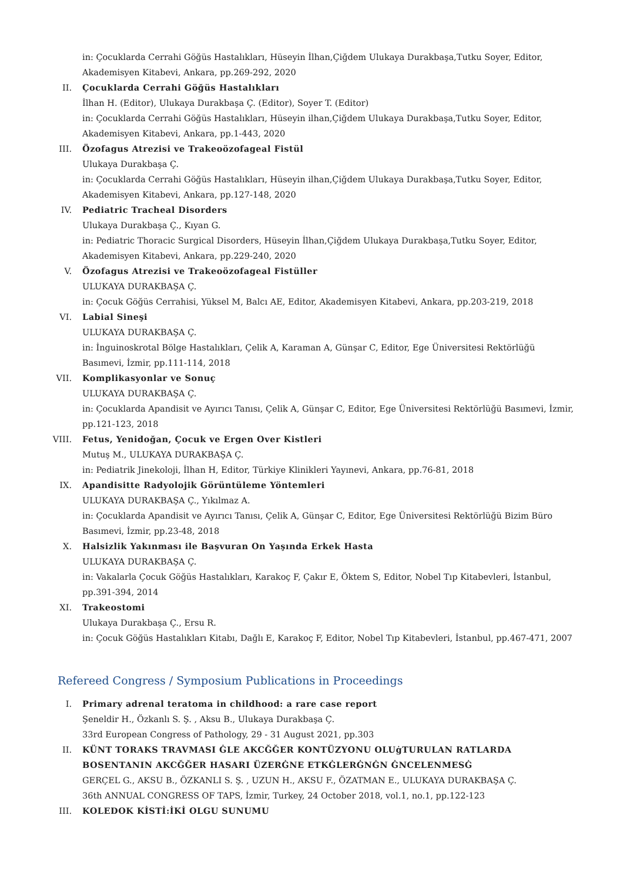in: Çocuklarda Cerrahi Göğüs Hastalıkları, Hüseyin İlhan,Çiğdem Ulukaya Durakbaşa,Tutku Soyer, Editor, Akademisyen Kitabevi, Ankara, pp.269-292, 2020
II. Çocuklarda Cerrahi Göğüs Hastalıkları
İlhan H. (Editor), Ulukaya Durakbaşa Ç. (Editor), Soyer T. (Editor)
in: Çocuklarda Cerrahi Göğüs Hastalıkları, Hüseyin ilhan,Çiğdem Ulukaya Durakbaşa,Tutku Soyer, Editor, Akademisyen Kitabevi, Ankara, pp.1-443, 2020
III. Özofagus Atrezisi ve Trakeoözofageal Fistül
Ulukaya Durakbaşa Ç.
in: Çocuklarda Cerrahi Göğüs Hastalıkları, Hüseyin ilhan,Çiğdem Ulukaya Durakbaşa,Tutku Soyer, Editor, Akademisyen Kitabevi, Ankara, pp.127-148, 2020
IV. Pediatric Tracheal Disorders
Ulukaya Durakbaşa Ç., Kıyan G.
in: Pediatric Thoracic Surgical Disorders, Hüseyin İlhan,Çiğdem Ulukaya Durakbaşa,Tutku Soyer, Editor, Akademisyen Kitabevi, Ankara, pp.229-240, 2020
V. Özofagus Atrezisi ve Trakeoözofageal Fistüller
ULUKAYA DURAKBAŞA Ç.
in: Çocuk Göğüs Cerrahisi, Yüksel M, Balcı AE, Editor, Akademisyen Kitabevi, Ankara, pp.203-219, 2018
VI. Labial Sineşi
ULUKAYA DURAKBAŞA Ç.
in: İnguinoskrotal Bölge Hastalıkları, Çelik A, Karaman A, Günşar C, Editor, Ege Üniversitesi Rektörlüğü Basımevi, İzmir, pp.111-114, 2018
VII. Komplikasyonlar ve Sonuç
ULUKAYA DURAKBAŞA Ç.
in: Çocuklarda Apandisit ve Ayırıcı Tanısı, Çelik A, Günşar C, Editor, Ege Üniversitesi Rektörlüğü Basımevi, İzmir, pp.121-123, 2018
VIII. Fetus, Yenidoğan, Çocuk ve Ergen Over Kistleri
Mutuş M., ULUKAYA DURAKBAŞA Ç.
in: Pediatrik Jinekoloji, İlhan H, Editor, Türkiye Klinikleri Yayınevi, Ankara, pp.76-81, 2018
IX. Apandisitte Radyolojik Görüntüleme Yöntemleri
ULUKAYA DURAKBAŞA Ç., Yıkılmaz A.
in: Çocuklarda Apandisit ve Ayırıcı Tanısı, Çelik A, Günşar C, Editor, Ege Üniversitesi Rektörlüğü Bizim Büro Basımevi, İzmir, pp.23-48, 2018
X. Halsizlik Yakınması ile Başvuran On Yaşında Erkek Hasta
ULUKAYA DURAKBAŞA Ç.
in: Vakalarla Çocuk Göğüs Hastalıkları, Karakoç F, Çakır E, Öktem S, Editor, Nobel Tıp Kitabevleri, İstanbul, pp.391-394, 2014
XI. Trakeostomi
Ulukaya Durakbaşa Ç., Ersu R.
in: Çocuk Göğüs Hastalıkları Kitabı, Dağlı E, Karakoç F, Editor, Nobel Tıp Kitabevleri, İstanbul, pp.467-471, 2007
Refereed Congress / Symposium Publications in Proceedings
I. Primary adrenal teratoma in childhood: a rare case report
Şeneldir H., Özkanlı S. Ş. , Aksu B., Ulukaya Durakbaşa Ç.
33rd European Congress of Pathology, 29 - 31 August 2021, pp.303
II. KÜNT TORAKS TRAVMASI ĠLE AKCĞĞER KONTÜZYONU OLUġTURULAN RATLARDA BOSENTANIN AKCĞĞER HASARI ÜZERĠNE ETKĠLERĠNĠN ĠNCELENMESĠ
GERÇEL G., AKSU B., ÖZKANLI S. Ş. , UZUN H., AKSU F., ÖZATMAN E., ULUKAYA DURAKBAŞA Ç.
36th ANNUAL CONGRESS OF TAPS, İzmir, Turkey, 24 October 2018, vol.1, no.1, pp.122-123
III. KOLEDOK KİSTİ:İKİ OLGU SUNUMU